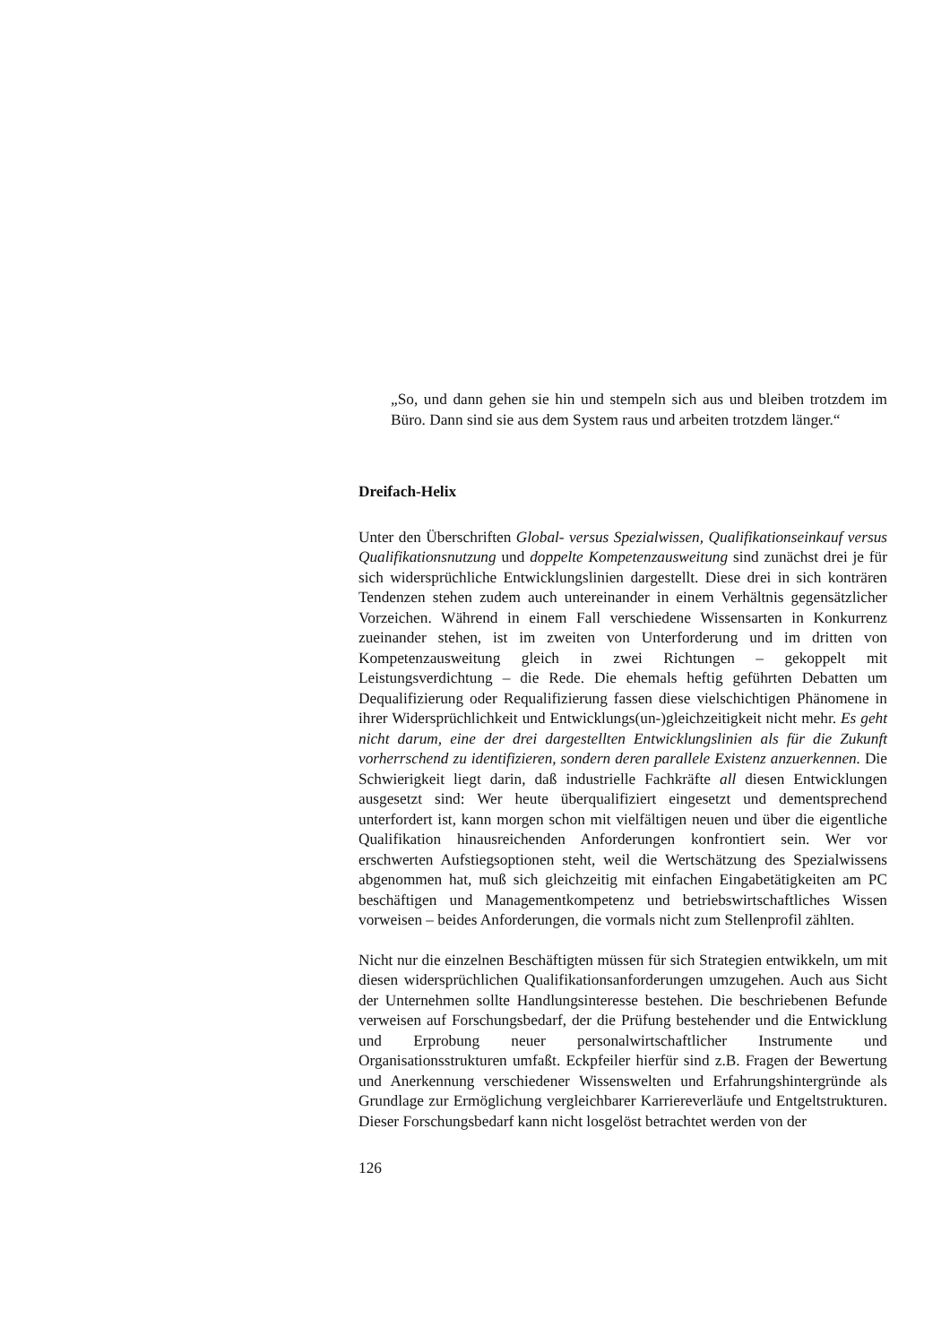„So, und dann gehen sie hin und stempeln sich aus und bleiben trotzdem im Büro. Dann sind sie aus dem System raus und arbeiten trotzdem länger.“
Dreifach-Helix
Unter den Überschriften Global- versus Spezialwissen, Qualifikationseinkauf versus Qualifikationsnutzung und doppelte Kompetenzausweitung sind zunächst drei je für sich widersprüchliche Entwicklungslinien dargestellt. Diese drei in sich konträren Tendenzen stehen zudem auch untereinander in einem Verhältnis gegensätzlicher Vorzeichen. Während in einem Fall verschiedene Wissensarten in Konkurrenz zueinander stehen, ist im zweiten von Unterforderung und im dritten von Kompetenzausweitung gleich in zwei Richtungen – gekoppelt mit Leistungsverdichtung – die Rede. Die ehemals heftig geführten Debatten um Dequalifizierung oder Requalifizierung fassen diese vielschichtigen Phänomene in ihrer Widersprüchlichkeit und Entwicklungs(un-)gleichzeitigkeit nicht mehr. Es geht nicht darum, eine der drei dargestellten Entwicklungslinien als für die Zukunft vorherrschend zu identifizieren, sondern deren parallele Existenz anzuerkennen. Die Schwierigkeit liegt darin, daß industrielle Fachkräfte all diesen Entwicklungen ausgesetzt sind: Wer heute überqualifiziert eingesetzt und dementsprechend unterfordert ist, kann morgen schon mit vielfältigen neuen und über die eigentliche Qualifikation hinausreichenden Anforderungen konfrontiert sein. Wer vor erschwerten Aufstiegsoptionen steht, weil die Wertschätzung des Spezialwissens abgenommen hat, muß sich gleichzeitig mit einfachen Eingabetätigkeiten am PC beschäftigen und Managementkompetenz und betriebswirtschaftliches Wissen vorweisen – beides Anforderungen, die vormals nicht zum Stellenprofil zählten.
Nicht nur die einzelnen Beschäftigten müssen für sich Strategien entwikkeln, um mit diesen widersprüchlichen Qualifikationsanforderungen umzugehen. Auch aus Sicht der Unternehmen sollte Handlungsinteresse bestehen. Die beschriebenen Befunde verweisen auf Forschungsbedarf, der die Prüfung bestehender und die Entwicklung und Erprobung neuer personalwirtschaftlicher Instrumente und Organisationsstrukturen umfaßt. Eckpfeiler hierfür sind z.B. Fragen der Bewertung und Anerkennung verschiedener Wissenswelten und Erfahrungshintergründe als Grundlage zur Ermöglichung vergleichbarer Karriereverläufe und Entgeltstrukturen. Dieser Forschungsbedarf kann nicht losgelöst betrachtet werden von der
126